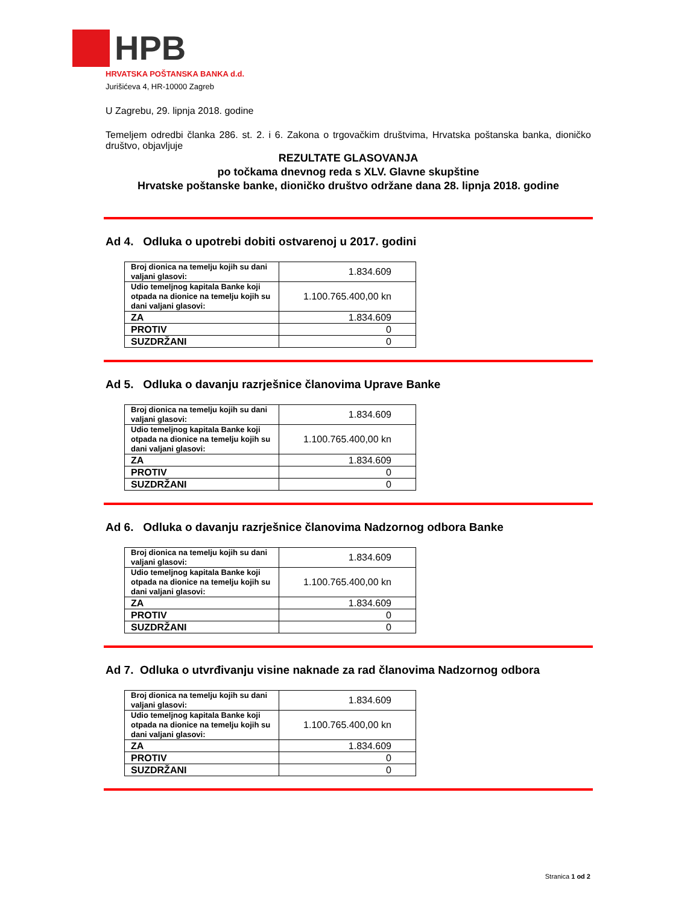HPB
HRVATSKA POŠTANSKA BANKA d.d.
Jurišićeva 4, HR-10000 Zagreb
U Zagrebu, 29. lipnja 2018. godine
Temeljem odredbi članka 286. st. 2. i 6. Zakona o trgovačkim društvima, Hrvatska poštanska banka, dioničko društvo, objavljuje
REZULTATE GLASOVANJA
po točkama dnevnog reda s XLV. Glavne skupštine
Hrvatske poštanske banke, dioničko društvo održane dana 28. lipnja 2018. godine
Ad 4. Odluka o upotrebi dobiti ostvarenoj u 2017. godini
| Broj dionica na temelju kojih su dani valjani glasovi: | 1.834.609 |
| Udio temeljnog kapitala Banke koji otpada na dionice na temelju kojih su dani valjani glasovi: | 1.100.765.400,00 kn |
| ZA | 1.834.609 |
| PROTIV | 0 |
| SUZDRŽANI | 0 |
Ad 5. Odluka o davanju razrješnice članovima Uprave Banke
| Broj dionica na temelju kojih su dani valjani glasovi: | 1.834.609 |
| Udio temeljnog kapitala Banke koji otpada na dionice na temelju kojih su dani valjani glasovi: | 1.100.765.400,00 kn |
| ZA | 1.834.609 |
| PROTIV | 0 |
| SUZDRŽANI | 0 |
Ad 6. Odluka o davanju razrješnice članovima Nadzornog odbora Banke
| Broj dionica na temelju kojih su dani valjani glasovi: | 1.834.609 |
| Udio temeljnog kapitala Banke koji otpada na dionice na temelju kojih su dani valjani glasovi: | 1.100.765.400,00 kn |
| ZA | 1.834.609 |
| PROTIV | 0 |
| SUZDRŽANI | 0 |
Ad 7. Odluka o utvrđivanju visine naknade za rad članovima Nadzornog odbora
| Broj dionica na temelju kojih su dani valjani glasovi: | 1.834.609 |
| Udio temeljnog kapitala Banke koji otpada na dionice na temelju kojih su dani valjani glasovi: | 1.100.765.400,00 kn |
| ZA | 1.834.609 |
| PROTIV | 0 |
| SUZDRŽANI | 0 |
Stranica 1 od 2